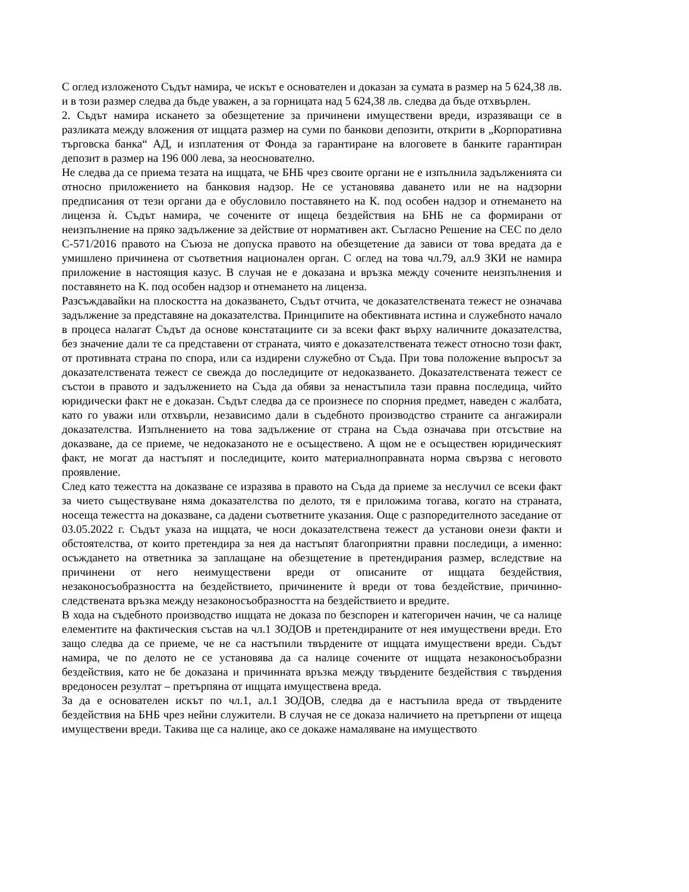С оглед изложеното Съдът намира, че искът е основателен и доказан за сумата в размер на 5 624,38 лв. и в този размер следва да бъде уважен, а за горницата над 5 624,38 лв. следва да бъде отхвърлен.
2. Съдът намира искането за обезщетение за причинени имуществени вреди, изразяващи се в разликата между вложения от ищцата размер на суми по банкови депозити, открити в „Корпоративна търговска банка“ АД, и изплатения от Фонда за гарантиране на влоговете в банките гарантиран депозит в размер на 196 000 лева, за неоснователно.
Не следва да се приема тезата на ищцата, че БНБ чрез своите органи не е изпълнила задълженията си относно приложението на банковия надзор. Не се установява даването или не на надзорни предписания от тези органи да е обусловило поставянето на К. под особен надзор и отнемането на лиценза ѝ. Съдът намира, че сочените от ищеца бездействия на БНБ не са формирани от неизпълнение на пряко задължение за действие от нормативен акт. Съгласно Решение на СЕС по дело С-571/2016 правото на Съюза не допуска правото на обезщетение да зависи от това вредата да е умишлено причинена от съответния национален орган. С оглед на това чл.79, ал.9 ЗКИ не намира приложение в настоящия казус. В случая не е доказана и връзка между сочените неизпълнения и поставянето на К. под особен надзор и отнемането на лиценза.
Разсъждавайки на плоскостта на доказването, Съдът отчита, че доказателствената тежест не означава задължение за представяне на доказателства. Принципите на обективната истина и служебното начало в процеса налагат Съдът да основе констатациите си за всеки факт върху наличните доказателства, без значение дали те са представени от страната, чиято е доказателствената тежест относно този факт, от противната страна по спора, или са издирени служебно от Съда. При това положение въпросът за доказателствената тежест се свежда до последиците от недоказването. Доказателствената тежест се състои в правото и задължението на Съда да обяви за ненастъпила тази правна последица, чийто юридически факт не е доказан. Съдът следва да се произнесе по спорния предмет, наведен с жалбата, като го уважи или отхвърли, независимо дали в съдебното производство страните са ангажирали доказателства. Изпълнението на това задължение от страна на Съда означава при отсъствие на доказване, да се приеме, че недоказаното не е осъществено. А щом не е осъществен юридическият факт, не могат да настъпят и последиците, които материалноправната норма свързва с неговото проявление.
След като тежестта на доказване се изразява в правото на Съда да приеме за неслучил се всеки факт за чието съществуване няма доказателства по делото, тя е приложима тогава, когато на страната, носеща тежестта на доказване, са дадени съответните указания. Още с разпоредителното заседание от 03.05.2022 г. Съдът указа на ищцата, че носи доказателствена тежест да установи онези факти и обстоятелства, от които претендира за нея да настъпят благоприятни правни последици, а именно: осъждането на ответника за заплащане на обезщетение в претендирания размер, вследствие на причинени от него неимуществени вреди от описаните от ищцата бездействия, незаконосъобразността на бездействието, причинените ѝ вреди от това бездействие, причинно-следствената връзка между незаконосъобразността на бездействието и вредите.
В хода на съдебното производство ищцата не доказа по безспорен и категоричен начин, че са налице елементите на фактическия състав на чл.1 ЗОДОВ и претендираните от нея имуществени вреди. Ето защо следва да се приеме, че не са настъпили твърдените от ищцата имуществени вреди. Съдът намира, че по делото не се установява да са налице сочените от ищцата незаконосъобразни бездействия, като не бе доказана и причинната връзка между твърдените бездействия с твърдения вредоносен резултат – претърпяна от ищцата имуществена вреда.
За да е основателен искът по чл.1, ал.1 ЗОДОВ, следва да е настъпила вреда от твърдените бездействия на БНБ чрез нейни служители. В случая не се доказа наличието на претърпени от ищеца имуществени вреди. Такива ще са налице, ако се докаже намаляване на имуществото